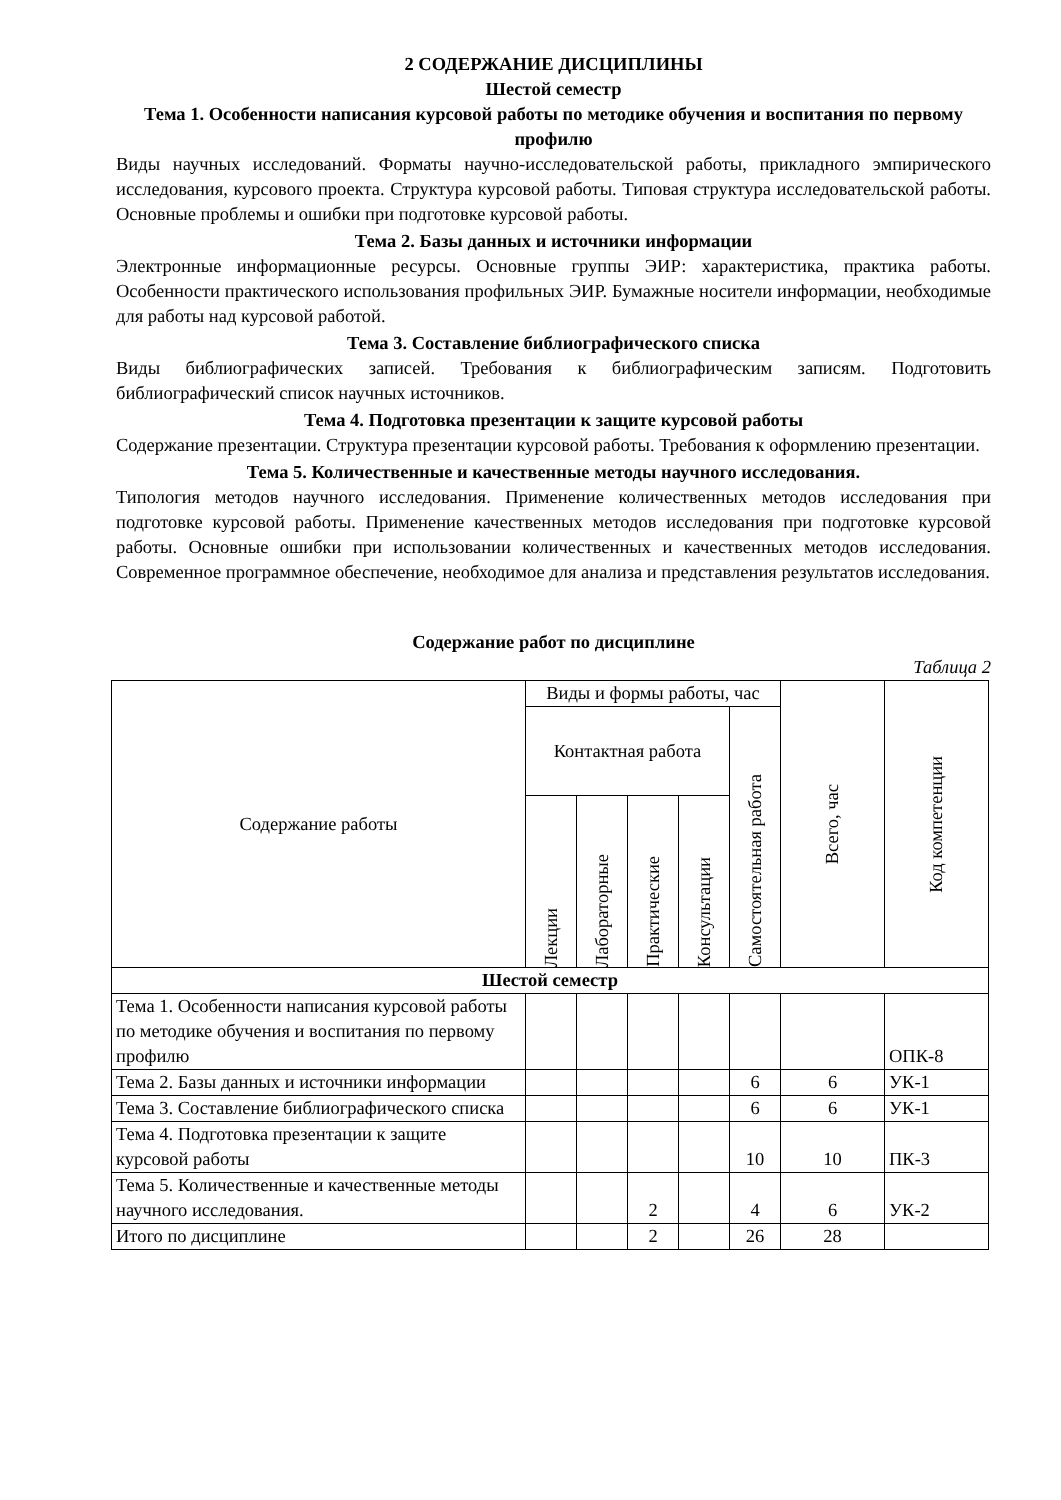2 СОДЕРЖАНИЕ ДИСЦИПЛИНЫ
Шестой семестр
Тема 1. Особенности написания курсовой работы по методике обучения и воспитания по первому профилю
Виды научных исследований. Форматы научно-исследовательской работы, прикладного эмпирического исследования, курсового проекта. Структура курсовой работы. Типовая структура исследовательской работы. Основные проблемы и ошибки при подготовке курсовой работы.
Тема 2. Базы данных и источники информации
Электронные информационные ресурсы. Основные группы ЭИР: характеристика, практика работы. Особенности практического использования профильных ЭИР. Бумажные носители информации, необходимые для работы над курсовой работой.
Тема 3. Составление библиографического списка
Виды библиографических записей. Требования к библиографическим записям. Подготовить библиографический список научных источников.
Тема 4. Подготовка презентации к защите курсовой работы
Содержание презентации. Структура презентации курсовой работы. Требования к оформлению презентации.
Тема 5. Количественные и качественные методы научного исследования.
Типология методов научного исследования. Применение количественных методов исследования при подготовке курсовой работы. Применение качественных методов исследования при подготовке курсовой работы. Основные ошибки при использовании количественных и качественных методов исследования. Современное программное обеспечение, необходимое для анализа и представления результатов исследования.
Содержание работ по дисциплине
Таблица 2
| Содержание работы | Виды и формы работы, час | | | | | Всего, час | Код компетенции |
| --- | --- | --- | --- | --- | --- | --- | --- |
| | Контактная работа | | | | Самостоятельная работа | | |
| | Лекции | Лабораторные | Практические | Консультации | | | |
| Шестой семестр | | | | | | | |
| Тема 1. Особенности написания курсовой работы по методике обучения и воспитания по первому профилю | | | | | | | ОПК-8 |
| Тема 2. Базы данных и источники информации | | | | | 6 | 6 | УК-1 |
| Тема 3. Составление библиографического списка | | | | | 6 | 6 | УК-1 |
| Тема 4. Подготовка презентации к защите курсовой работы | | | | | 10 | 10 | ПК-3 |
| Тема 5. Количественные и качественные методы научного исследования. | | | 2 | | 4 | 6 | УК-2 |
| Итого по дисциплине | | | 2 | | 26 | 28 | |